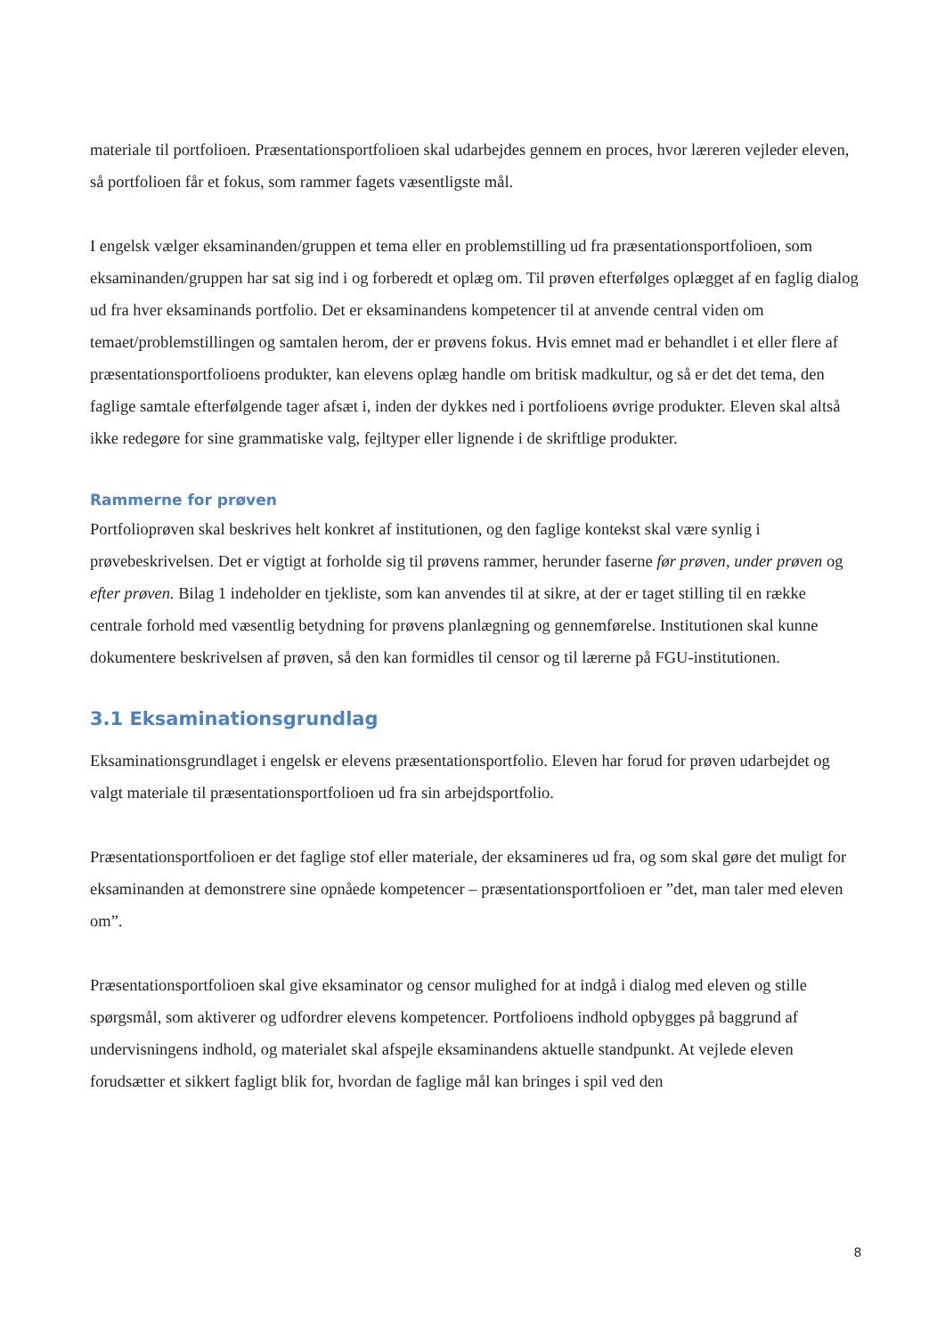materiale til portfolioen. Præsentationsportfolioen skal udarbejdes gennem en proces, hvor læreren vejleder eleven, så portfolioen får et fokus, som rammer fagets væsentligste mål.
I engelsk vælger eksaminanden/gruppen et tema eller en problemstilling ud fra præsentationsportfolioen, som eksaminanden/gruppen har sat sig ind i og forberedt et oplæg om. Til prøven efterfølges oplægget af en faglig dialog ud fra hver eksaminands portfolio. Det er eksaminandens kompetencer til at anvende central viden om temaet/problemstillingen og samtalen herom, der er prøvens fokus. Hvis emnet mad er behandlet i et eller flere af præsentationsportfolioens produkter, kan elevens oplæg handle om britisk madkultur, og så er det det tema, den faglige samtale efterfølgende tager afsæt i, inden der dykkes ned i portfolioens øvrige produkter. Eleven skal altså ikke redegøre for sine grammatiske valg, fejltyper eller lignende i de skriftlige produkter.
Rammerne for prøven
Portfolioprøven skal beskrives helt konkret af institutionen, og den faglige kontekst skal være synlig i prøvebeskrivelsen. Det er vigtigt at forholde sig til prøvens rammer, herunder faserne før prøven, under prøven og efter prøven. Bilag 1 indeholder en tjekliste, som kan anvendes til at sikre, at der er taget stilling til en række centrale forhold med væsentlig betydning for prøvens planlægning og gennemførelse. Institutionen skal kunne dokumentere beskrivelsen af prøven, så den kan formidles til censor og til lærerne på FGU-institutionen.
3.1 Eksaminationsgrundlag
Eksaminationsgrundlaget i engelsk er elevens præsentationsportfolio. Eleven har forud for prøven udarbejdet og valgt materiale til præsentationsportfolioen ud fra sin arbejdsportfolio.
Præsentationsportfolioen er det faglige stof eller materiale, der eksamineres ud fra, og som skal gøre det muligt for eksaminanden at demonstrere sine opnåede kompetencer – præsentationsportfolioen er ”det, man taler med eleven om”.
Præsentationsportfolioen skal give eksaminator og censor mulighed for at indgå i dialog med eleven og stille spørgsmål, som aktiverer og udfordrer elevens kompetencer. Portfolioens indhold opbygges på baggrund af undervisningens indhold, og materialet skal afspejle eksaminandens aktuelle standpunkt. At vejlede eleven forudsætter et sikkert fagligt blik for, hvordan de faglige mål kan bringes i spil ved den
8